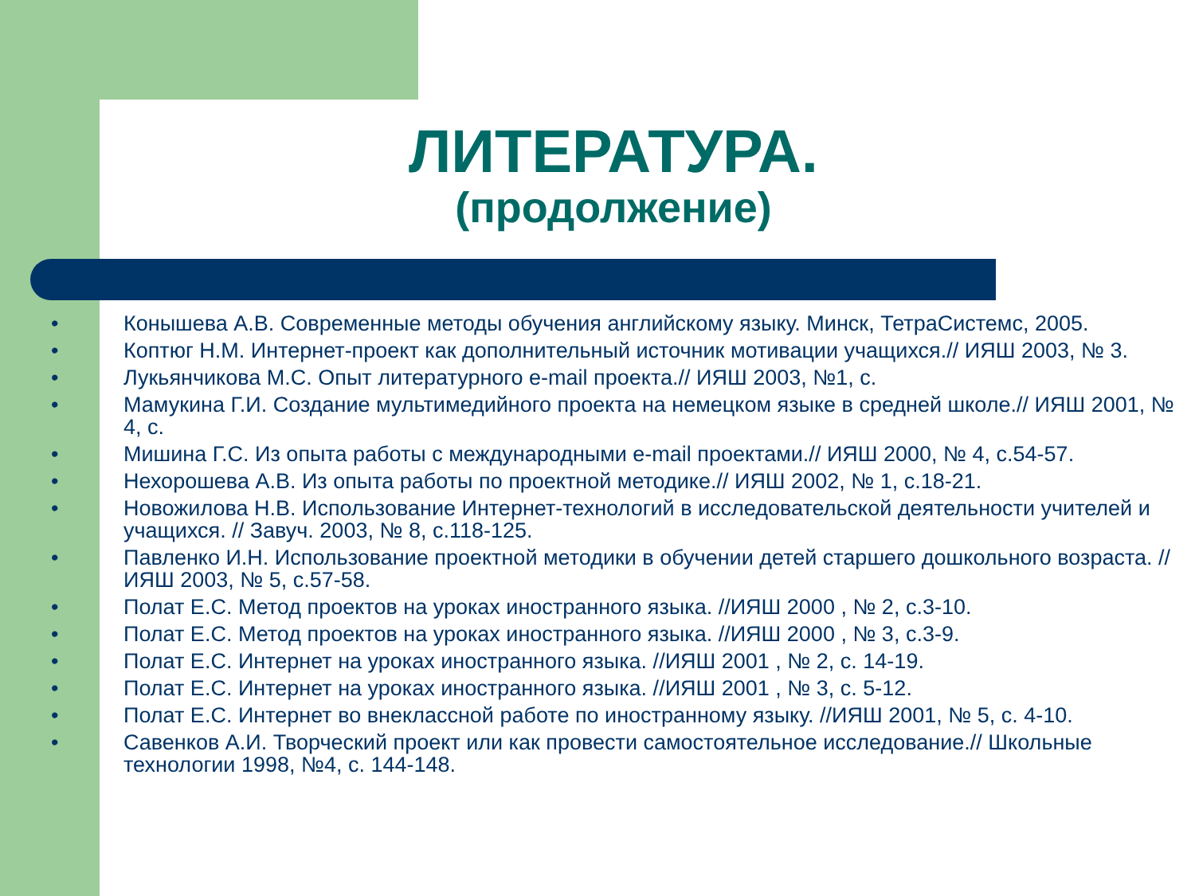ЛИТЕРАТУРА.
(продолжение)
• Конышева А.В. Современные методы обучения английскому языку. Минск, ТетраСистемс, 2005.
• Коптюг Н.М. Интернет-проект как дополнительный источник мотивации учащихся.// ИЯШ 2003, № 3.
• Лукьянчикова М.С. Опыт литературного e-mail проекта.// ИЯШ 2003, №1, с.
• Мамукина Г.И. Создание мультимедийного проекта на немецком языке в средней школе.// ИЯШ 2001, № 4, с.
• Мишина Г.С. Из опыта работы с международными e-mail проектами.// ИЯШ 2000, № 4, с.54-57.
• Нехорошева А.В. Из опыта работы по проектной методике.// ИЯШ 2002, № 1, с.18-21.
• Новожилова Н.В. Использование Интернет-технологий в исследовательской деятельности учителей и учащихся. // Завуч. 2003, № 8, с.118-125.
• Павленко И.Н. Использование проектной методики в обучении детей старшего дошкольного возраста. //ИЯШ 2003, № 5, с.57-58.
• Полат Е.С. Метод проектов на уроках иностранного языка. //ИЯШ 2000 , № 2, с.3-10.
• Полат Е.С. Метод проектов на уроках иностранного языка. //ИЯШ 2000 , № 3, с.3-9.
• Полат Е.С. Интернет на уроках иностранного языка. //ИЯШ 2001 , № 2, с. 14-19.
• Полат Е.С. Интернет на уроках иностранного языка. //ИЯШ 2001 , № 3, с. 5-12.
• Полат Е.С. Интернет во внеклассной работе по иностранному языку. //ИЯШ 2001, № 5, с. 4-10.
• Савенков А.И. Творческий проект или как провести самостоятельное исследование.// Школьные технологии 1998, №4, с. 144-148.